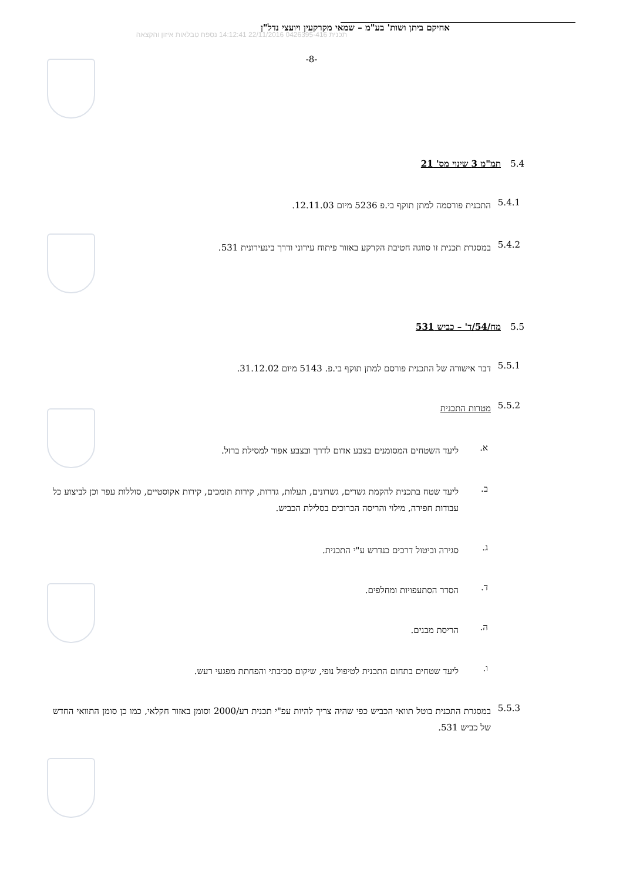אחיקם ביתן ושות' בע"מ – שמאי מקרקעין ויועצי נדל"ן
תכנית 0426395-416 22/11/2016 14:12:41 נספח טבלאות איזון והקצאה
-8-
5.4 תמ"מ 3 שינוי מס' 21
5.4.1
התכנית פורסמה למתן תוקף בי.פ 5236 מיום 12.11.03.
5.4.2
במסגרת תכנית זו סווגה חטיבת הקרקע באזור פיתוח עירוני ודרך בינעירונית 531.
5.5 מח/54/ד' – כביש 531
5.5.1
דבר אישורה של התכנית פורסם למתן תוקף בי.פ. 5143 מיום 31.12.02.
5.5.2
מטרות התכנית
א.
ליעד השטחים המסומנים בצבע אדום לדרך ובצבע אפור למסילת ברזל.
ב.
ליעד שטח בתכנית להקמת גשרים, גשרונים, תעלות, גדרות, קירות תומכים, קירות אקוסטיים, סוללות עפר וכן לביצוע כל עבודות חפירה, מילוי והריסה הכרוכים בסלילת הכביש.
ג.
סגירה וביטול דרכים כנדרש ע"י התכנית.
ד.
הסדר הסתעפויות ומחלפים.
ה.
הריסת מבנים.
ו.
ליעד שטחים בתחום התכנית לטיפול נופי, שיקום סביבתי והפחתת מפגעי רעש.
5.5.3
במסגרת התכנית בוטל תוואי הכביש כפי שהיה צריך להיות עפ"י תכנית רע/2000 וסומן באזור חקלאי, כמו כן סומן התוואי החדש של כביש 531.